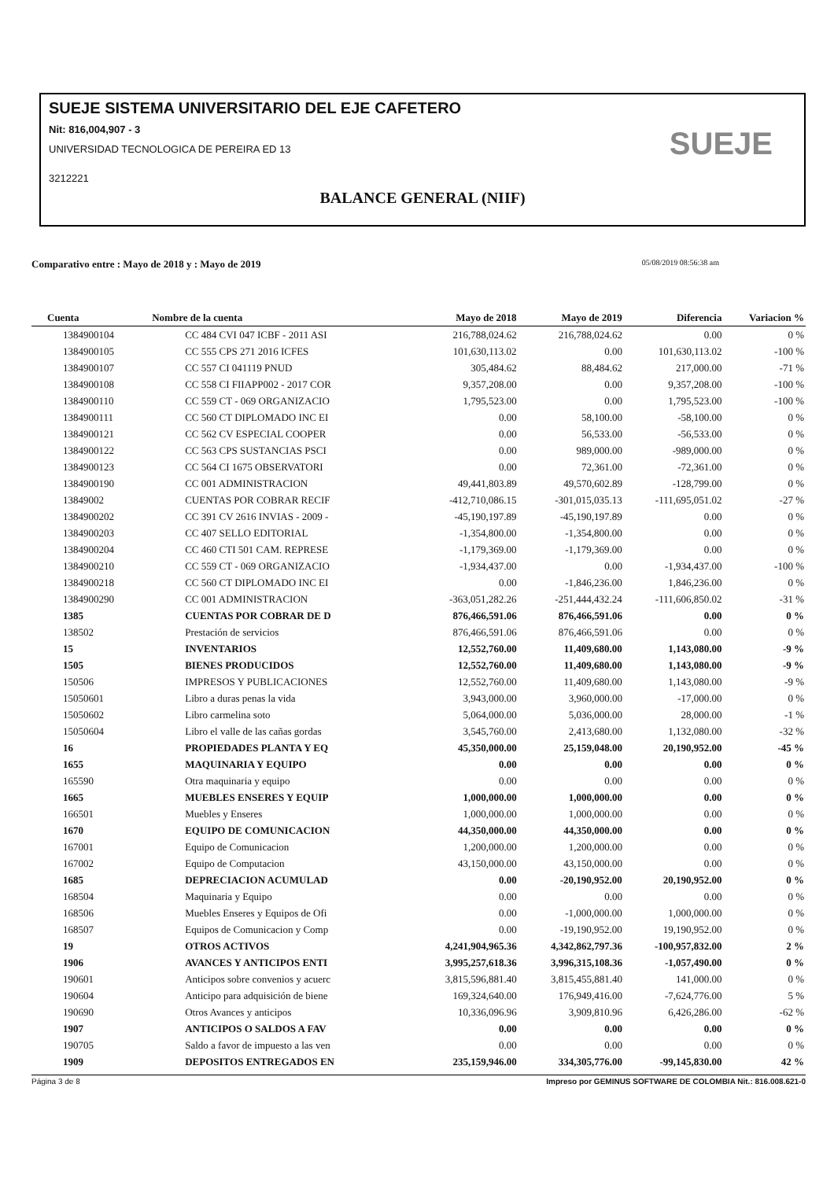SUEJE SISTEMA UNIVERSITARIO DEL EJE CAFETERO
Nit: 816,004,907 - 3
UNIVERSIDAD TECNOLOGICA DE PEREIRA ED 13
3212221
SUEJE
BALANCE GENERAL (NIIF)
Comparativo entre : Mayo de 2018 y : Mayo de 2019 05/08/2019 08:56:38 am
| Cuenta | Nombre de la cuenta | Mayo de 2018 | Mayo de 2019 | Diferencia | Variacion % |
| --- | --- | --- | --- | --- | --- |
| 1384900104 | CC 484 CVI 047 ICBF - 2011 ASI | 216,788,024.62 | 216,788,024.62 | 0.00 | 0 % |
| 1384900105 | CC 555 CPS 271 2016 ICFES | 101,630,113.02 | 0.00 | 101,630,113.02 | -100 % |
| 1384900107 | CC 557 CI 041119 PNUD | 305,484.62 | 88,484.62 | 217,000.00 | -71 % |
| 1384900108 | CC 558 CI FIIAPP002 - 2017 COR | 9,357,208.00 | 0.00 | 9,357,208.00 | -100 % |
| 1384900110 | CC 559 CT - 069 ORGANIZACIO | 1,795,523.00 | 0.00 | 1,795,523.00 | -100 % |
| 1384900111 | CC 560 CT DIPLOMADO INC EI | 0.00 | 58,100.00 | -58,100.00 | 0 % |
| 1384900121 | CC 562 CV ESPECIAL COOPER | 0.00 | 56,533.00 | -56,533.00 | 0 % |
| 1384900122 | CC 563 CPS SUSTANCIAS PSCI | 0.00 | 989,000.00 | -989,000.00 | 0 % |
| 1384900123 | CC 564 CI 1675 OBSERVATORI | 0.00 | 72,361.00 | -72,361.00 | 0 % |
| 1384900190 | CC 001 ADMINISTRACION | 49,441,803.89 | 49,570,602.89 | -128,799.00 | 0 % |
| 13849002 | CUENTAS POR COBRAR RECIF | -412,710,086.15 | -301,015,035.13 | -111,695,051.02 | -27 % |
| 1384900202 | CC 391 CV 2616 INVIAS - 2009 - | -45,190,197.89 | -45,190,197.89 | 0.00 | 0 % |
| 1384900203 | CC 407 SELLO EDITORIAL | -1,354,800.00 | -1,354,800.00 | 0.00 | 0 % |
| 1384900204 | CC 460 CTI 501 CAM. REPRESE | -1,179,369.00 | -1,179,369.00 | 0.00 | 0 % |
| 1384900210 | CC 559 CT - 069 ORGANIZACIO | -1,934,437.00 | 0.00 | -1,934,437.00 | -100 % |
| 1384900218 | CC 560 CT DIPLOMADO INC EI | 0.00 | -1,846,236.00 | 1,846,236.00 | 0 % |
| 1384900290 | CC 001 ADMINISTRACION | -363,051,282.26 | -251,444,432.24 | -111,606,850.02 | -31 % |
| 1385 | CUENTAS POR COBRAR DE D | 876,466,591.06 | 876,466,591.06 | 0.00 | 0 % |
| 138502 | Prestación de servicios | 876,466,591.06 | 876,466,591.06 | 0.00 | 0 % |
| 15 | INVENTARIOS | 12,552,760.00 | 11,409,680.00 | 1,143,080.00 | -9 % |
| 1505 | BIENES PRODUCIDOS | 12,552,760.00 | 11,409,680.00 | 1,143,080.00 | -9 % |
| 150506 | IMPRESOS Y PUBLICACIONES | 12,552,760.00 | 11,409,680.00 | 1,143,080.00 | -9 % |
| 15050601 | Libro a duras penas la vida | 3,943,000.00 | 3,960,000.00 | -17,000.00 | 0 % |
| 15050602 | Libro carmelina soto | 5,064,000.00 | 5,036,000.00 | 28,000.00 | -1 % |
| 15050604 | Libro el valle de las cañas gordas | 3,545,760.00 | 2,413,680.00 | 1,132,080.00 | -32 % |
| 16 | PROPIEDADES PLANTA Y EQ | 45,350,000.00 | 25,159,048.00 | 20,190,952.00 | -45 % |
| 1655 | MAQUINARIA Y EQUIPO | 0.00 | 0.00 | 0.00 | 0 % |
| 165590 | Otra maquinaria y equipo | 0.00 | 0.00 | 0.00 | 0 % |
| 1665 | MUEBLES ENSERES Y EQUIP | 1,000,000.00 | 1,000,000.00 | 0.00 | 0 % |
| 166501 | Muebles y Enseres | 1,000,000.00 | 1,000,000.00 | 0.00 | 0 % |
| 1670 | EQUIPO DE COMUNICACION | 44,350,000.00 | 44,350,000.00 | 0.00 | 0 % |
| 167001 | Equipo de Comunicacion | 1,200,000.00 | 1,200,000.00 | 0.00 | 0 % |
| 167002 | Equipo de Computacion | 43,150,000.00 | 43,150,000.00 | 0.00 | 0 % |
| 1685 | DEPRECIACION ACUMULAD | 0.00 | -20,190,952.00 | 20,190,952.00 | 0 % |
| 168504 | Maquinaria y Equipo | 0.00 | 0.00 | 0.00 | 0 % |
| 168506 | Muebles Enseres y Equipos de Ofi | 0.00 | -1,000,000.00 | 1,000,000.00 | 0 % |
| 168507 | Equipos de Comunicacion y Comp | 0.00 | -19,190,952.00 | 19,190,952.00 | 0 % |
| 19 | OTROS ACTIVOS | 4,241,904,965.36 | 4,342,862,797.36 | -100,957,832.00 | 2 % |
| 1906 | AVANCES Y ANTICIPOS ENTI | 3,995,257,618.36 | 3,996,315,108.36 | -1,057,490.00 | 0 % |
| 190601 | Anticipos sobre convenios y acuerc | 3,815,596,881.40 | 3,815,455,881.40 | 141,000.00 | 0 % |
| 190604 | Anticipo para adquisición de biene | 169,324,640.00 | 176,949,416.00 | -7,624,776.00 | 5 % |
| 190690 | Otros Avances y anticipos | 10,336,096.96 | 3,909,810.96 | 6,426,286.00 | -62 % |
| 1907 | ANTICIPOS O SALDOS A FAV | 0.00 | 0.00 | 0.00 | 0 % |
| 190705 | Saldo a favor de impuesto a las ven | 0.00 | 0.00 | 0.00 | 0 % |
| 1909 | DEPOSITOS ENTREGADOS EN | 235,159,946.00 | 334,305,776.00 | -99,145,830.00 | 42 % |
Página 3 de 8 Impreso por GEMINUS SOFTWARE DE COLOMBIA Nit.: 816.008.621-0